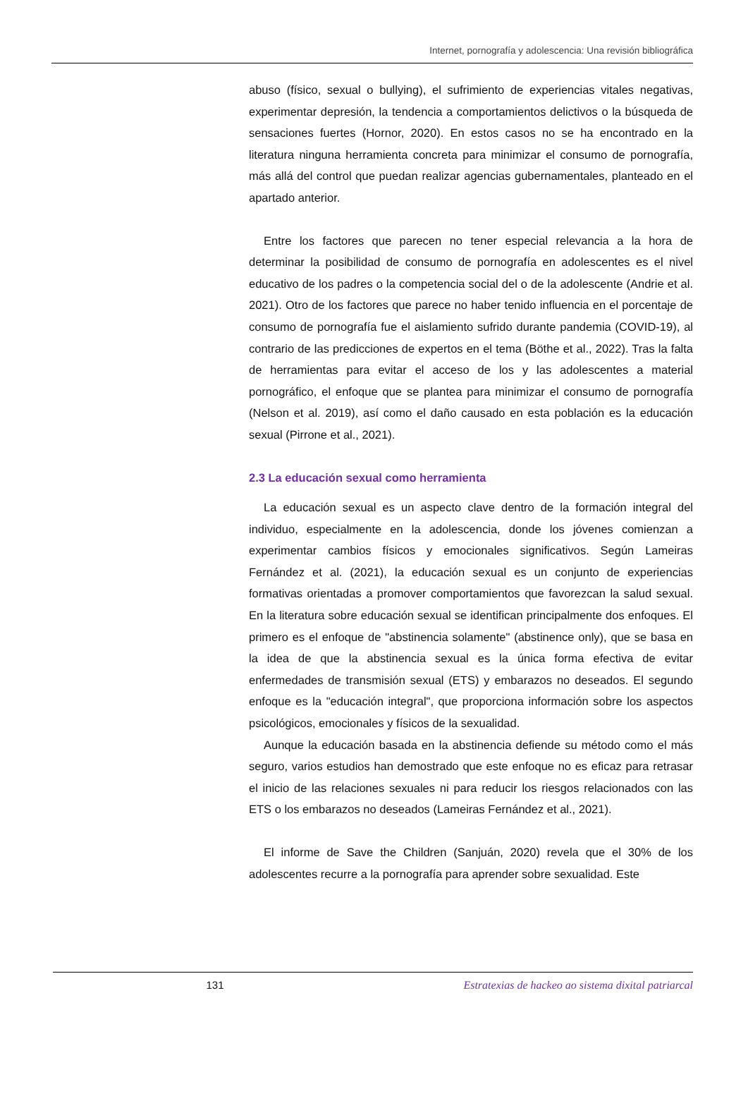Internet, pornografía y adolescencia: Una revisión bibliográfica
abuso (físico, sexual o bullying), el sufrimiento de experiencias vitales negativas, experimentar depresión, la tendencia a comportamientos delictivos o la búsqueda de sensaciones fuertes (Hornor, 2020). En estos casos no se ha encontrado en la literatura ninguna herramienta concreta para minimizar el consumo de pornografía, más allá del control que puedan realizar agencias gubernamentales, planteado en el apartado anterior.
Entre los factores que parecen no tener especial relevancia a la hora de determinar la posibilidad de consumo de pornografía en adolescentes es el nivel educativo de los padres o la competencia social del o de la adolescente (Andrie et al. 2021). Otro de los factores que parece no haber tenido influencia en el porcentaje de consumo de pornografía fue el aislamiento sufrido durante pandemia (COVID-19), al contrario de las predicciones de expertos en el tema (Böthe et al., 2022). Tras la falta de herramientas para evitar el acceso de los y las adolescentes a material pornográfico, el enfoque que se plantea para minimizar el consumo de pornografía (Nelson et al. 2019), así como el daño causado en esta población es la educación sexual (Pirrone et al., 2021).
2.3 La educación sexual como herramienta
La educación sexual es un aspecto clave dentro de la formación integral del individuo, especialmente en la adolescencia, donde los jóvenes comienzan a experimentar cambios físicos y emocionales significativos. Según Lameiras Fernández et al. (2021), la educación sexual es un conjunto de experiencias formativas orientadas a promover comportamientos que favorezcan la salud sexual. En la literatura sobre educación sexual se identifican principalmente dos enfoques. El primero es el enfoque de "abstinencia solamente" (abstinence only), que se basa en la idea de que la abstinencia sexual es la única forma efectiva de evitar enfermedades de transmisión sexual (ETS) y embarazos no deseados. El segundo enfoque es la "educación integral", que proporciona información sobre los aspectos psicológicos, emocionales y físicos de la sexualidad.
Aunque la educación basada en la abstinencia defiende su método como el más seguro, varios estudios han demostrado que este enfoque no es eficaz para retrasar el inicio de las relaciones sexuales ni para reducir los riesgos relacionados con las ETS o los embarazos no deseados (Lameiras Fernández et al., 2021).
El informe de Save the Children (Sanjuán, 2020) revela que el 30% de los adolescentes recurre a la pornografía para aprender sobre sexualidad. Este
131 Estratexias de hackeo ao sistema dixital patriarcal